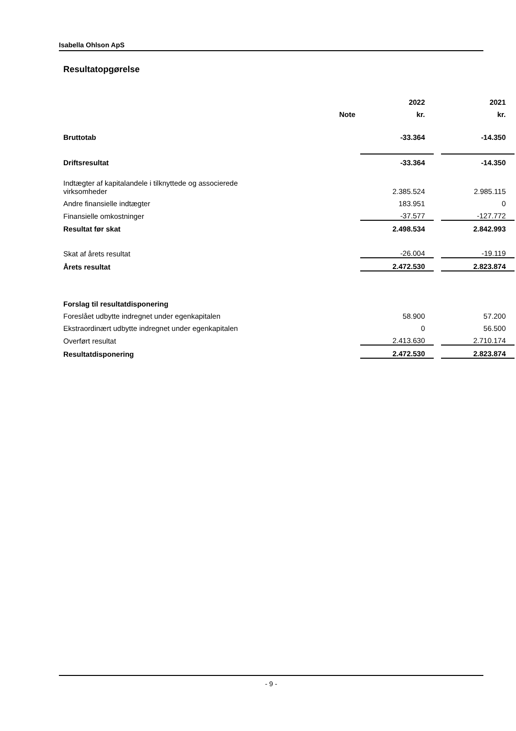Isabella Ohlson ApS
Resultatopgørelse
| | | 2022 | | 2021 |
| --- | --- | --- | --- | --- |
| | Note | kr. | | kr. |
| Bruttotab | | -33.364 | | -14.350 |
| Driftsresultat | | -33.364 | | -14.350 |
| Indtægter af kapitalandele i tilknyttede og associerede virksomheder | | 2.385.524 | | 2.985.115 |
| Andre finansielle indtægter | | 183.951 | | 0 |
| Finansielle omkostninger | | -37.577 | | -127.772 |
| Resultat før skat | | 2.498.534 | | 2.842.993 |
| Skat af årets resultat | | -26.004 | | -19.119 |
| Årets resultat | | 2.472.530 | | 2.823.874 |
| Forslag til resultatdisponering | | | | |
| Foreslået udbytte indregnet under egenkapitalen | | 58.900 | | 57.200 |
| Ekstraordinært udbytte indregnet under egenkapitalen | | 0 | | 56.500 |
| Overført resultat | | 2.413.630 | | 2.710.174 |
| Resultatdisponering | | 2.472.530 | | 2.823.874 |
- 9 -